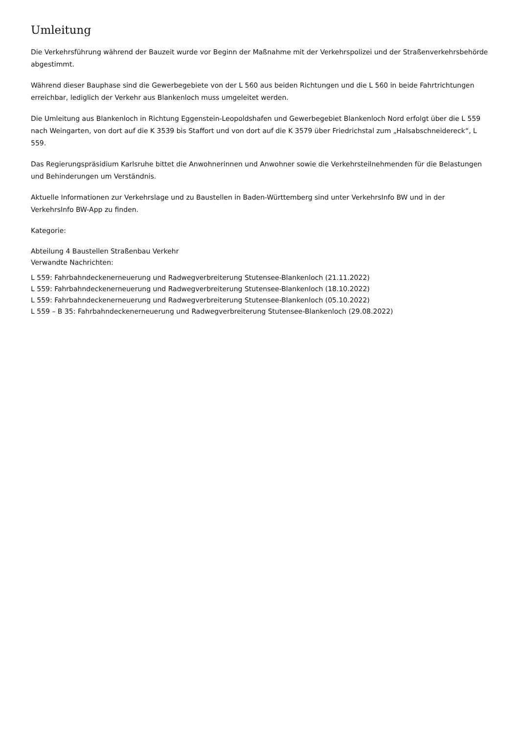Umleitung
Die Verkehrsführung während der Bauzeit wurde vor Beginn der Maßnahme mit der Verkehrspolizei und der Straßenverkehrsbehörde abgestimmt.
Während dieser Bauphase sind die Gewerbegebiete von der L 560 aus beiden Richtungen und die L 560 in beide Fahrtrichtungen erreichbar, lediglich der Verkehr aus Blankenloch muss umgeleitet werden.
Die Umleitung aus Blankenloch in Richtung Eggenstein-Leopoldshafen und Gewerbegebiet Blankenloch Nord erfolgt über die L 559 nach Weingarten, von dort auf die K 3539 bis Staffort und von dort auf die K 3579 über Friedrichstal zum „Halsabschneidereck“, L 559.
Das Regierungspräsidium Karlsruhe bittet die Anwohnerinnen und Anwohner sowie die Verkehrsteilnehmenden für die Belastungen und Behinderungen um Verständnis.
Aktuelle Informationen zur Verkehrslage und zu Baustellen in Baden-Württemberg sind unter VerkehrsInfo BW und in der VerkehrsInfo BW-App zu finden.
Kategorie:
Abteilung 4 Baustellen Straßenbau Verkehr
Verwandte Nachrichten:
L 559: Fahrbahndeckenerneuerung und Radwegverbreiterung Stutensee-Blankenloch (21.11.2022)
L 559: Fahrbahndeckenerneuerung und Radwegverbreiterung Stutensee-Blankenloch (18.10.2022)
L 559: Fahrbahndeckenerneuerung und Radwegverbreiterung Stutensee-Blankenloch (05.10.2022)
L 559 – B 35: Fahrbahndeckenerneuerung und Radwegverbreiterung Stutensee-Blankenloch (29.08.2022)